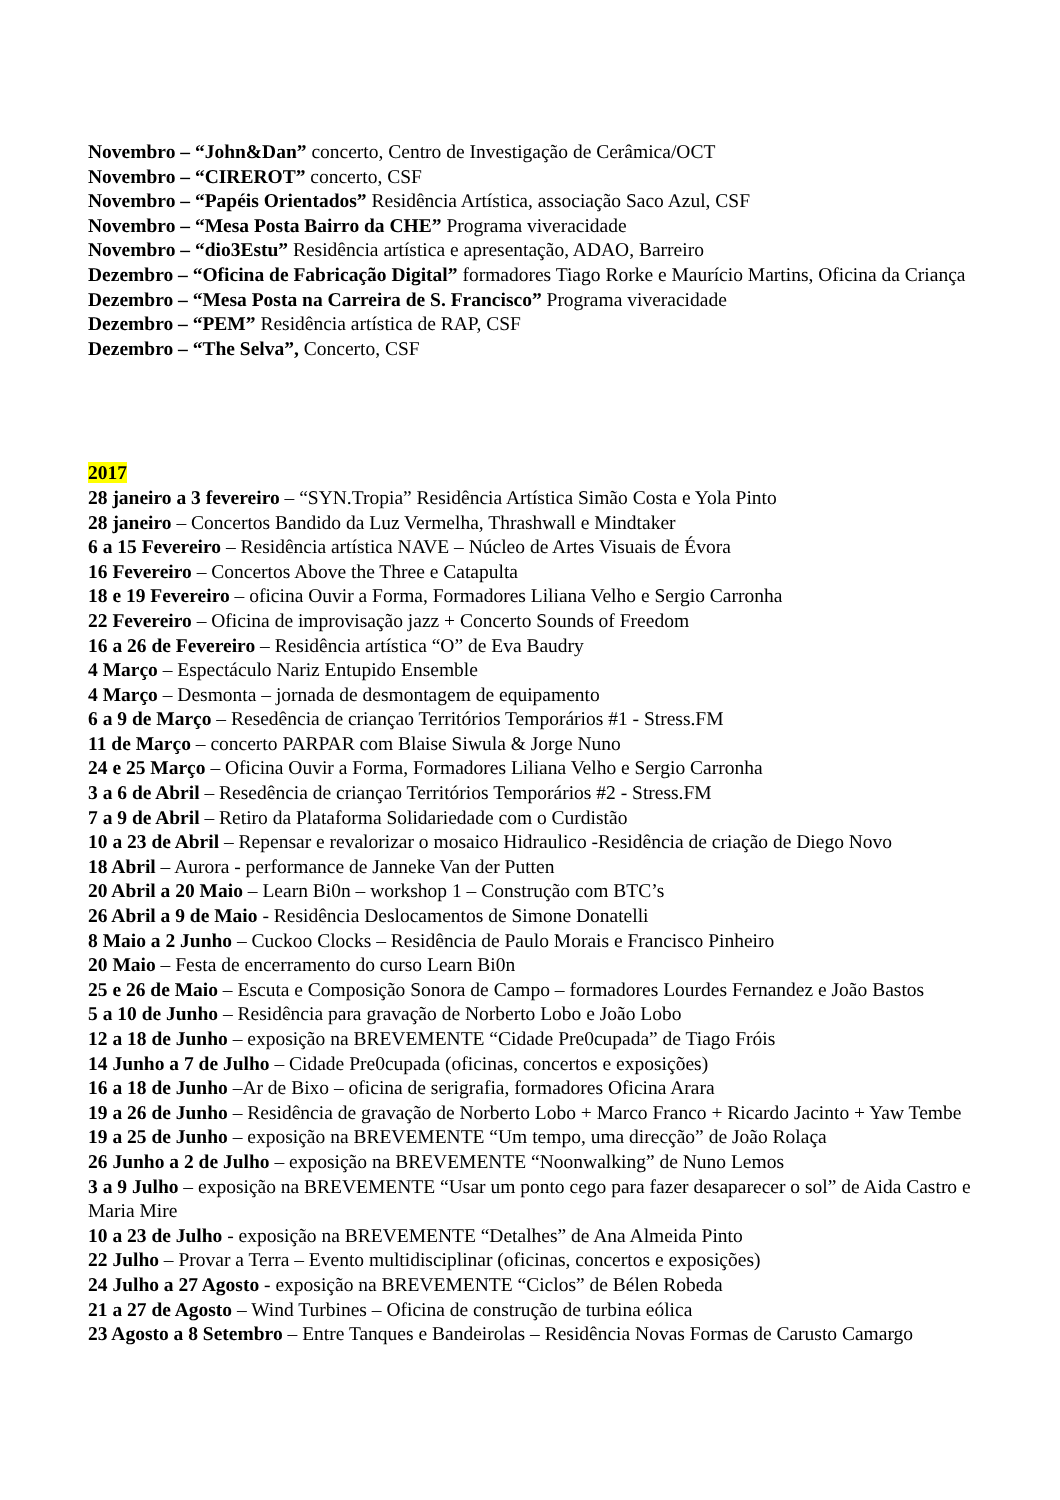Novembro – “John&Dan” concerto, Centro de Investigação de Cerâmica/OCT
Novembro – “CIREROT” concerto, CSF
Novembro – “Papéis Orientados” Residência Artística, associação Saco Azul, CSF
Novembro – “Mesa Posta Bairro da CHE” Programa viveracidade
Novembro – “dio3Estu” Residência artística e apresentação, ADAO, Barreiro
Dezembro – “Oficina de Fabricação Digital” formadores Tiago Rorke e Maurício Martins, Oficina da Criança
Dezembro – “Mesa Posta na Carreira de S. Francisco” Programa viveracidade
Dezembro – “PEM” Residência artística de RAP, CSF
Dezembro – “The Selva”, Concerto, CSF
2017
28 janeiro a 3 fevereiro – “SYN.Tropia” Residência Artística Simão Costa e Yola Pinto
28 janeiro – Concertos Bandido da Luz Vermelha, Thrashwall e Mindtaker
6 a 15 Fevereiro – Residência artística NAVE – Núcleo de Artes Visuais de Évora
16 Fevereiro – Concertos Above the Three e Catapulta
18 e 19 Fevereiro – oficina Ouvir a Forma, Formadores Liliana Velho e Sergio Carronha
22 Fevereiro – Oficina de improvisação jazz + Concerto Sounds of Freedom
16 a 26 de Fevereiro – Residência artística “O” de Eva Baudry
4 Março – Espectáculo Nariz Entupido Ensemble
4 Março – Desmonta – jornada de desmontagem de equipamento
6 a 9 de Março – Resedência de criançao Territórios Temporários #1 - Stress.FM
11 de Março – concerto PARPAR com Blaise Siwula & Jorge Nuno
24 e 25 Março – Oficina Ouvir a Forma, Formadores Liliana Velho e Sergio Carronha
3 a 6 de Abril – Resedência de criançao Territórios Temporários #2 - Stress.FM
7 a 9 de Abril – Retiro da Plataforma Solidariedade com o Curdistão
10 a 23 de Abril – Repensar e revalorizar o mosaico Hidraulico -Residência de criação de Diego Novo
18 Abril – Aurora - performance de Janneke Van der Putten
20 Abril a 20 Maio – Learn Bi0n – workshop 1 – Construção com BTC’s
26 Abril a 9 de Maio - Residência Deslocamentos de Simone Donatelli
8 Maio a 2 Junho – Cuckoo Clocks – Residência de Paulo Morais e Francisco Pinheiro
20 Maio – Festa de encerramento do curso Learn Bi0n
25 e 26 de Maio – Escuta e Composição Sonora de Campo – formadores Lourdes Fernandez e João Bastos
5 a 10 de Junho – Residência para gravação de Norberto Lobo e João Lobo
12 a 18 de Junho – exposição na BREVEMENTE “Cidade Pre0cupada” de Tiago Fróis
14 Junho a 7 de Julho – Cidade Pre0cupada (oficinas, concertos e exposições)
16 a 18 de Junho –Ar de Bixo – oficina de serigrafia, formadores Oficina Arara
19 a 26 de Junho – Residência de gravação de Norberto Lobo + Marco Franco + Ricardo Jacinto + Yaw Tembe
19 a 25 de Junho – exposição na BREVEMENTE “Um tempo, uma direcção” de João Rolaça
26 Junho a 2 de Julho – exposição na BREVEMENTE “Noonwalking” de Nuno Lemos
3 a 9 Julho – exposição na BREVEMENTE “Usar um ponto cego para fazer desaparecer o sol” de Aida Castro e Maria Mire
10 a 23 de Julho - exposição na BREVEMENTE “Detalhes” de Ana Almeida Pinto
22 Julho – Provar a Terra – Evento multidisciplinar (oficinas, concertos e exposições)
24 Julho a 27 Agosto - exposição na BREVEMENTE “Ciclos” de Bélen Robeda
21 a 27 de Agosto – Wind Turbines – Oficina de construção de turbina eólica
23 Agosto a 8 Setembro – Entre Tanques e Bandeirolas – Residência Novas Formas de Carusto Camargo